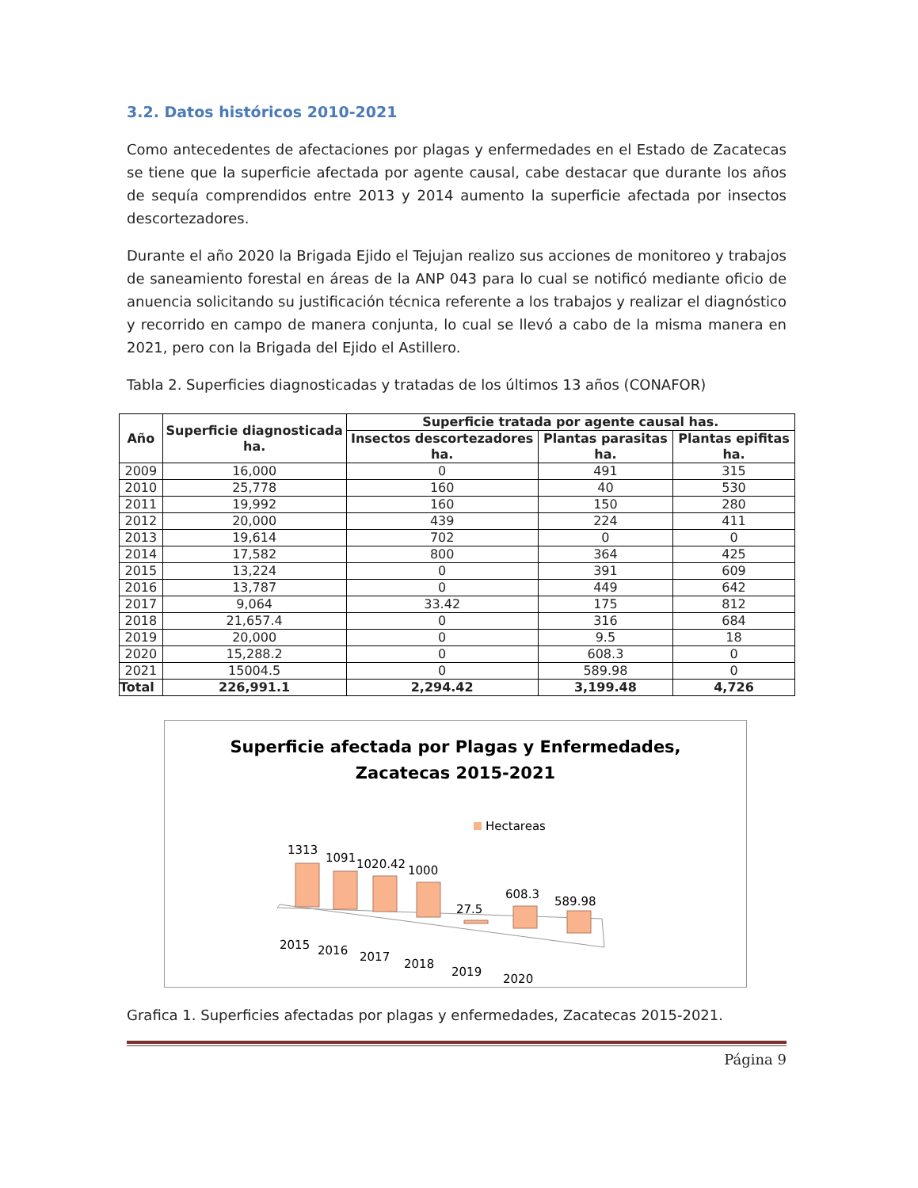3.2. Datos históricos 2010-2021
Como antecedentes de afectaciones por plagas y enfermedades en el Estado de Zacatecas se tiene que la superficie afectada por agente causal, cabe destacar que durante los años de sequía comprendidos entre 2013 y 2014 aumento la superficie afectada por insectos descortezadores.
Durante el año 2020 la Brigada Ejido el Tejujan realizo sus acciones de monitoreo y trabajos de saneamiento forestal en áreas de la ANP 043 para lo cual se notificó mediante oficio de anuencia solicitando su justificación técnica referente a los trabajos y realizar el diagnóstico y recorrido en campo de manera conjunta, lo cual se llevó a cabo de la misma manera en 2021, pero con la Brigada del Ejido el Astillero.
Tabla 2. Superficies diagnosticadas y tratadas de los últimos 13 años (CONAFOR)
| Año | Superficie diagnosticada ha. | Superficie tratada por agente causal has. | | |
| --- | --- | --- | --- | --- |
| | | Insectos descortezadores ha. | Plantas parasitas ha. | Plantas epifitas ha. |
| 2009 | 16,000 | 0 | 491 | 315 |
| 2010 | 25,778 | 160 | 40 | 530 |
| 2011 | 19,992 | 160 | 150 | 280 |
| 2012 | 20,000 | 439 | 224 | 411 |
| 2013 | 19,614 | 702 | 0 | 0 |
| 2014 | 17,582 | 800 | 364 | 425 |
| 2015 | 13,224 | 0 | 391 | 609 |
| 2016 | 13,787 | 0 | 449 | 642 |
| 2017 | 9,064 | 33.42 | 175 | 812 |
| 2018 | 21,657.4 | 0 | 316 | 684 |
| 2019 | 20,000 | 0 | 9.5 | 18 |
| 2020 | 15,288.2 | 0 | 608.3 | 0 |
| 2021 | 15004.5 | 0 | 589.98 | 0 |
| Total | 226,991.1 | 2,294.42 | 3,199.48 | 4,726 |
Superficie afectada por Plagas y Enfermedades,
Zacatecas 2015-2021
Hectareas
1313
1091
1020.42
1000
27.5
608.3
589.98
2015
2016
2017
2018
2019
2020
Grafica 1. Superficies afectadas por plagas y enfermedades, Zacatecas 2015-2021.
Página 9